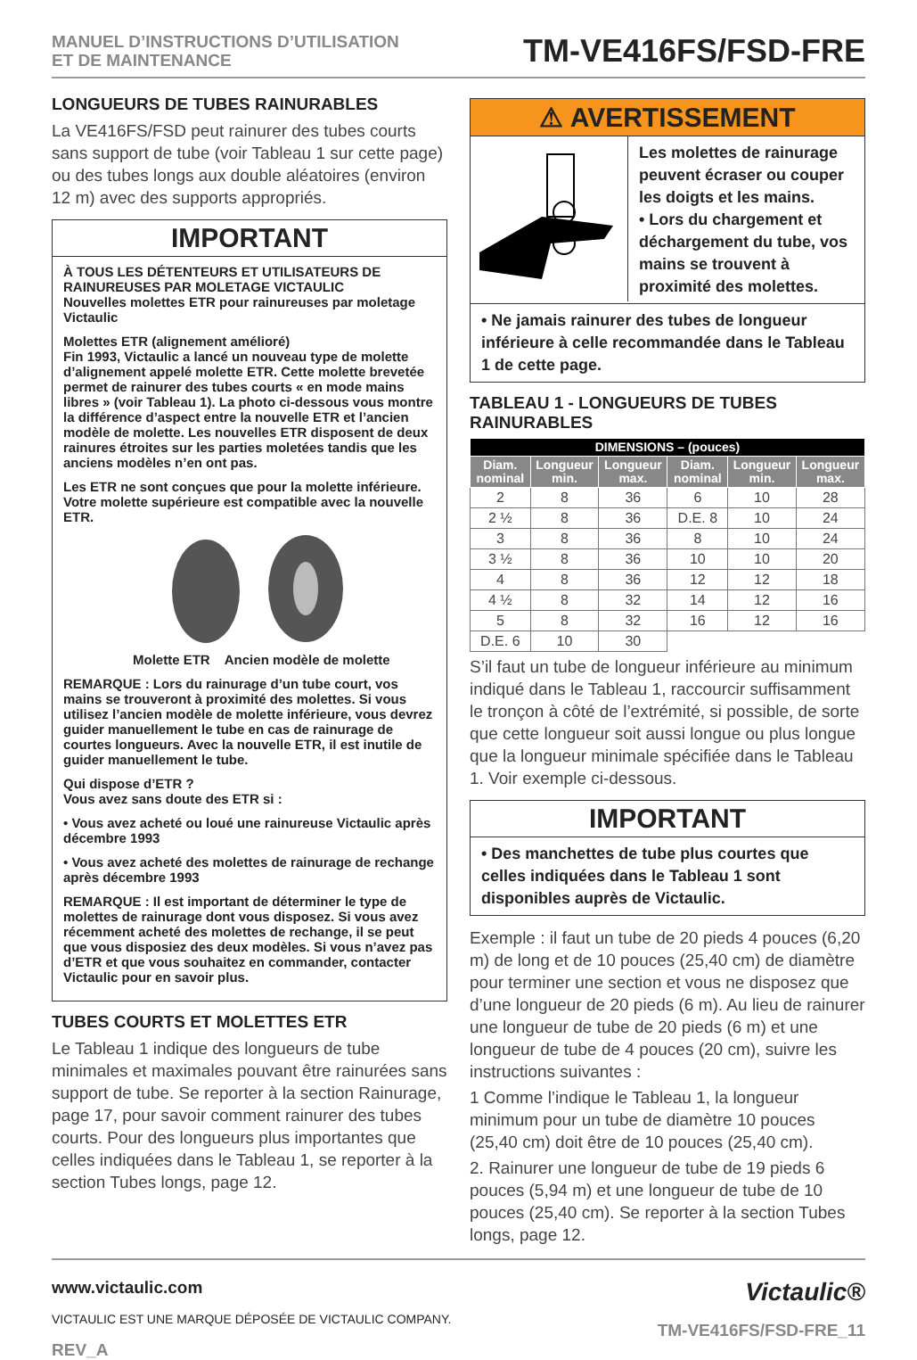MANUEL D’INSTRUCTIONS D’UTILISATION
ET DE MAINTENANCE
TM-VE416FS/FSD-FRE
LONGUEURS DE TUBES RAINURABLES
La VE416FS/FSD peut rainurer des tubes courts sans support de tube (voir Tableau 1 sur cette page) ou des tubes longs aux double aléatoires (environ 12 m) avec des supports appropriés.
IMPORTANT
À TOUS LES DÉTENTEURS ET UTILISATEURS DE RAINUREUSES PAR MOLETAGE VICTAULIC
Nouvelles molettes ETR pour rainureuses par moletage Victaulic
Molettes ETR (alignement amélioré)
Fin 1993, Victaulic a lancé un nouveau type de molette d’alignement appelé molette ETR. Cette molette brevetée permet de rainurer des tubes courts « en mode mains libres » (voir Tableau 1). La photo ci-dessous vous montre la différence d’aspect entre la nouvelle ETR et l’ancien modèle de molette. Les nouvelles ETR disposent de deux rainures étroites sur les parties moletées tandis que les anciens modèles n’en ont pas.
Les ETR ne sont conçues que pour la molette inférieure. Votre molette supérieure est compatible avec la nouvelle ETR.
Molette ETR Ancien modèle de molette
REMARQUE : Lors du rainurage d’un tube court, vos mains se trouveront à proximité des molettes. Si vous utilisez l’ancien modèle de molette inférieure, vous devrez guider manuellement le tube en cas de rainurage de courtes longueurs. Avec la nouvelle ETR, il est inutile de guider manuellement le tube.
Qui dispose d’ETR ?
Vous avez sans doute des ETR si :
• Vous avez acheté ou loué une rainureuse Victaulic après décembre 1993
• Vous avez acheté des molettes de rainurage de rechange après décembre 1993
REMARQUE : Il est important de déterminer le type de molettes de rainurage dont vous disposez. Si vous avez récemment acheté des molettes de rechange, il se peut que vous disposiez des deux modèles. Si vous n’avez pas d’ETR et que vous souhaitez en commander, contacter Victaulic pour en savoir plus.
TUBES COURTS ET MOLETTES ETR
Le Tableau 1 indique des longueurs de tube minimales et maximales pouvant être rainurées sans support de tube. Se reporter à la section Rainurage, page 17, pour savoir comment rainurer des tubes courts. Pour des longueurs plus importantes que celles indiquées dans le Tableau 1, se reporter à la section Tubes longs, page 12.
⚠ AVERTISSEMENT
Les molettes de rainurage peuvent écraser ou couper les doigts et les mains.
• Lors du chargement et déchargement du tube, vos mains se trouvent à proximité des molettes.
• Ne jamais rainurer des tubes de longueur inférieure à celle recommandée dans le Tableau 1 de cette page.
TABLEAU 1 - LONGUEURS DE TUBES RAINURABLES
| DIMENSIONS – (pouces) | | | | | |
| --- | --- | --- | --- | --- | --- |
| Diam. nominal | Longueur min. | Longueur max. | Diam. nominal | Longueur min. | Longueur max. |
| 2 | 8 | 36 | 6 | 10 | 28 |
| 2 ½ | 8 | 36 | D.E. 8 | 10 | 24 |
| 3 | 8 | 36 | 8 | 10 | 24 |
| 3 ½ | 8 | 36 | 10 | 10 | 20 |
| 4 | 8 | 36 | 12 | 12 | 18 |
| 4 ½ | 8 | 32 | 14 | 12 | 16 |
| 5 | 8 | 32 | 16 | 12 | 16 |
| D.E. 6 | 10 | 30 | | | |
S’il faut un tube de longueur inférieure au minimum indiqué dans le Tableau 1, raccourcir suffisamment le tronçon à côté de l’extrémité, si possible, de sorte que cette longueur soit aussi longue ou plus longue que la longueur minimale spécifiée dans le Tableau 1. Voir exemple ci-dessous.
IMPORTANT
• Des manchettes de tube plus courtes que celles indiquées dans le Tableau 1 sont disponibles auprès de Victaulic.
Exemple : il faut un tube de 20 pieds 4 pouces (6,20 m) de long et de 10 pouces (25,40 cm) de diamètre pour terminer une section et vous ne disposez que d’une longueur de 20 pieds (6 m). Au lieu de rainurer une longueur de tube de 20 pieds (6 m) et une longueur de tube de 4 pouces (20 cm), suivre les instructions suivantes :
1 Comme l’indique le Tableau 1, la longueur minimum pour un tube de diamètre 10 pouces (25,40 cm) doit être de 10 pouces (25,40 cm).
2. Rainurer une longueur de tube de 19 pieds 6 pouces (5,94 m) et une longueur de tube de 10 pouces (25,40 cm). Se reporter à la section Tubes longs, page 12.
www.victaulic.com
VICTAULIC EST UNE MARQUE DÉPOSÉE DE VICTAULIC COMPANY.
REV_A
Victaulic®
TM-VE416FS/FSD-FRE_11